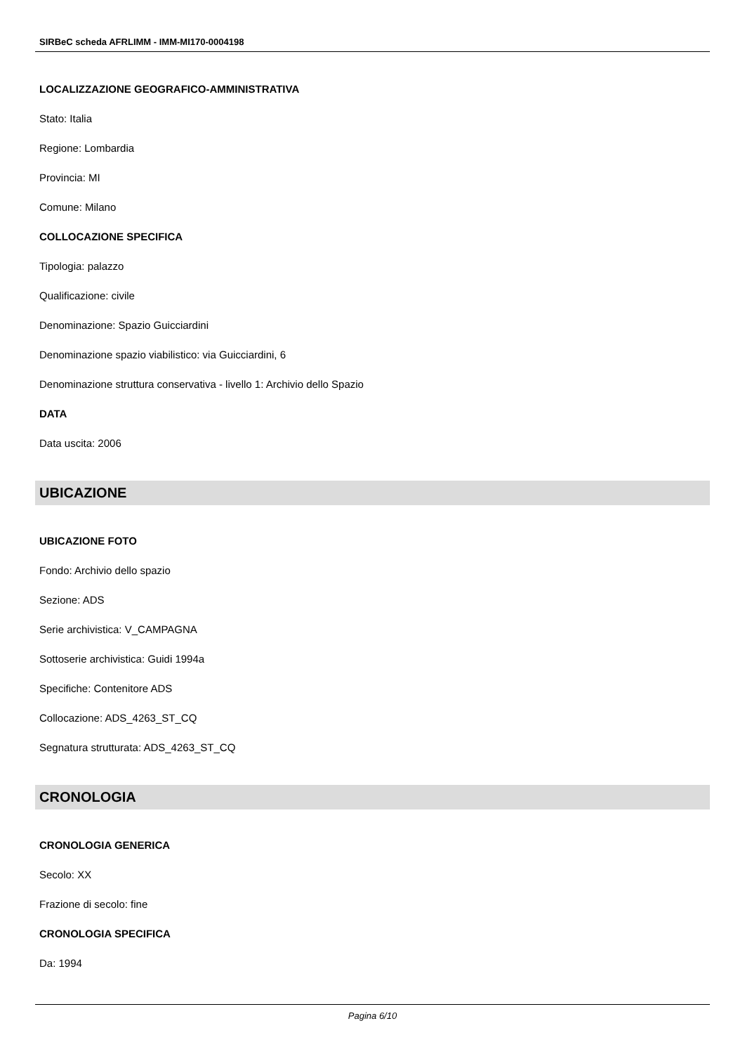SIRBeC scheda AFRLIMM - IMM-MI170-0004198
LOCALIZZAZIONE GEOGRAFICO-AMMINISTRATIVA
Stato: Italia
Regione: Lombardia
Provincia: MI
Comune: Milano
COLLOCAZIONE SPECIFICA
Tipologia: palazzo
Qualificazione: civile
Denominazione: Spazio Guicciardini
Denominazione spazio viabilistico: via Guicciardini, 6
Denominazione struttura conservativa - livello 1: Archivio dello Spazio
DATA
Data uscita: 2006
UBICAZIONE
UBICAZIONE FOTO
Fondo: Archivio dello spazio
Sezione: ADS
Serie archivistica: V_CAMPAGNA
Sottoserie archivistica: Guidi 1994a
Specifiche: Contenitore ADS
Collocazione: ADS_4263_ST_CQ
Segnatura strutturata: ADS_4263_ST_CQ
CRONOLOGIA
CRONOLOGIA GENERICA
Secolo: XX
Frazione di secolo: fine
CRONOLOGIA SPECIFICA
Da: 1994
Pagina 6/10